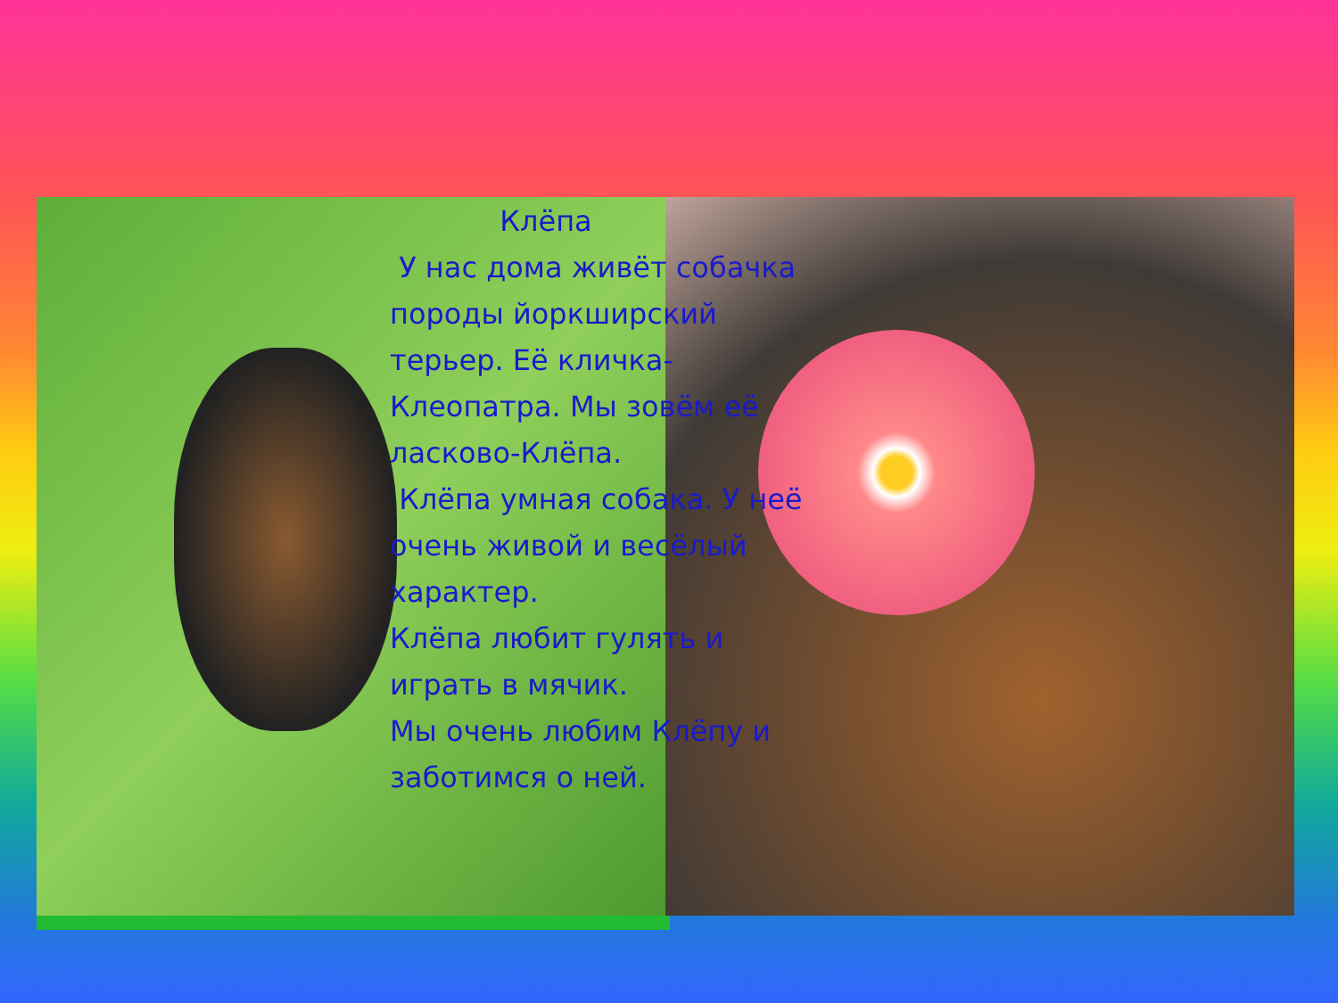Клёпа
У нас дома живёт собачка
породы йоркширский терьер. Её кличка-Клеопатра. Мы зовём её ласково-Клёпа.
Клёпа умная собака. У неё очень живой и весёлый характер.
Клёпа любит гулять и играть в мячик.
Мы очень любим Клёпу и заботимся о ней.